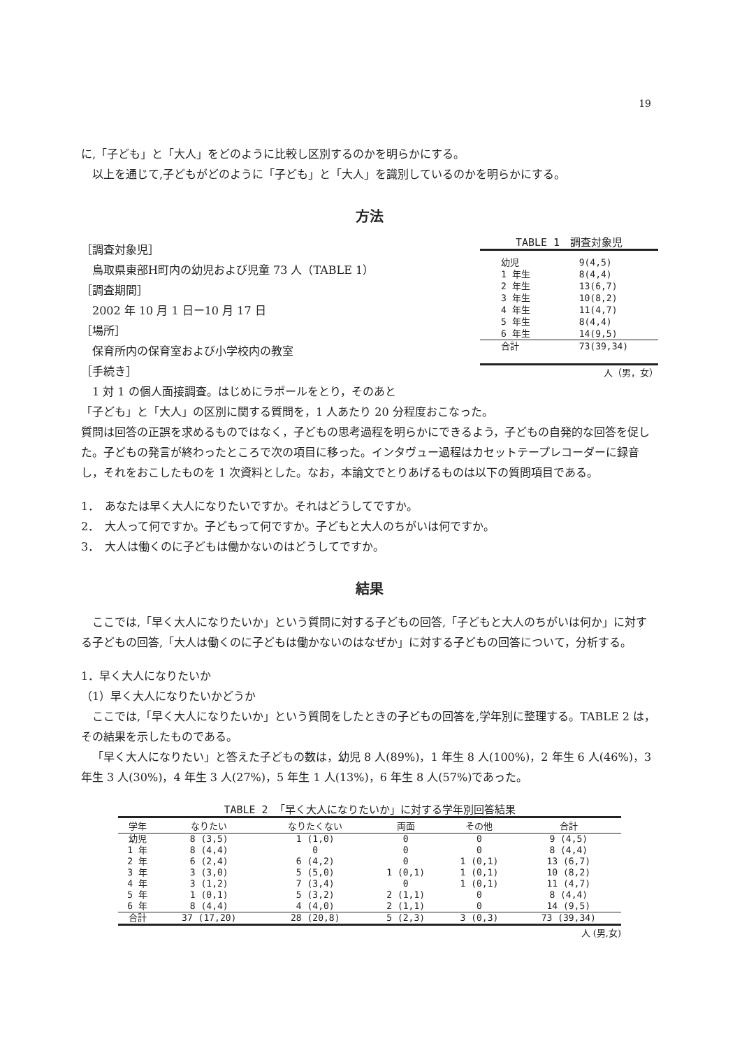19
に,「子ども」と「大人」をどのように比較し区別するのかを明らかにする。
以上を通じて,子どもがどのように「子ども」と「大人」を識別しているのかを明らかにする。
方法
［調査対象児］
鳥取県東部H町内の幼児および児童 73 人（TABLE 1）
［調査期間］
2002 年 10 月 1 日ー10 月 17 日
［場所］
保育所内の保育室および小学校内の教室
［手続き］
1 対 1 の個人面接調査。はじめにラポールをとり，そのあと
TABLE 1 調査対象児
| 幼児 | 9(4,5) |
| 1 年生 | 8(4,4) |
| 2 年生 | 13(6,7) |
| 3 年生 | 10(8,2) |
| 4 年生 | 11(4,7) |
| 5 年生 | 8(4,4) |
| 6 年生 | 14(9,5) |
| 合計 | 73(39,34) |
人（男，女）
「子ども」と「大人」の区別に関する質問を，1 人あたり 20 分程度おこなった。
質問は回答の正誤を求めるものではなく，子どもの思考過程を明らかにできるよう，子どもの自発的な回答を促した。子どもの発言が終わったところで次の項目に移った。インタヴュー過程はカセットテープレコーダーに録音し，それをおこしたものを 1 次資料とした。なお，本論文でとりあげるものは以下の質問項目である。
1．　あなたは早く大人になりたいですか。それはどうしてですか。
2．　大人って何ですか。子どもって何ですか。子どもと大人のちがいは何ですか。
3．　大人は働くのに子どもは働かないのはどうしてですか。
結果
ここでは,「早く大人になりたいか」という質問に対する子どもの回答,「子どもと大人のちがいは何か」に対する子どもの回答,「大人は働くのに子どもは働かないのはなぜか」に対する子どもの回答について，分析する。
1．早く大人になりたいか
（1）早く大人になりたいかどうか
ここでは,「早く大人になりたいか」という質問をしたときの子どもの回答を,学年別に整理する。TABLE 2 は，その結果を示したものである。
「早く大人になりたい」と答えた子どもの数は，幼児 8 人(89%)，1 年生 8 人(100%)，2 年生 6 人(46%)，3 年生 3 人(30%)，4 年生 3 人(27%)，5 年生 1 人(13%)，6 年生 8 人(57%)であった。
TABLE 2 「早く大人になりたいか」に対する学年別回答結果
| 学年 | なりたい | なりたくない | 両面 | その他 | 合計 |
| --- | --- | --- | --- | --- | --- |
| 幼児 | 8 (3,5) | 1 (1,0) | 0 | 0 | 9 (4,5) |
| 1 年 | 8 (4,4) | 0 | 0 | 0 | 8 (4,4) |
| 2 年 | 6 (2,4) | 6 (4,2) | 0 | 1 (0,1) | 13 (6,7) |
| 3 年 | 3 (3,0) | 5 (5,0) | 1 (0,1) | 1 (0,1) | 10 (8,2) |
| 4 年 | 3 (1,2) | 7 (3,4) | 0 | 1 (0,1) | 11 (4,7) |
| 5 年 | 1 (0,1) | 5 (3,2) | 2 (1,1) | 0 | 8 (4,4) |
| 6 年 | 8 (4,4) | 4 (4,0) | 2 (1,1) | 0 | 14 (9,5) |
| 合計 | 37 (17,20) | 28 (20,8) | 5 (2,3) | 3 (0,3) | 73 (39,34) |
人 (男,女)